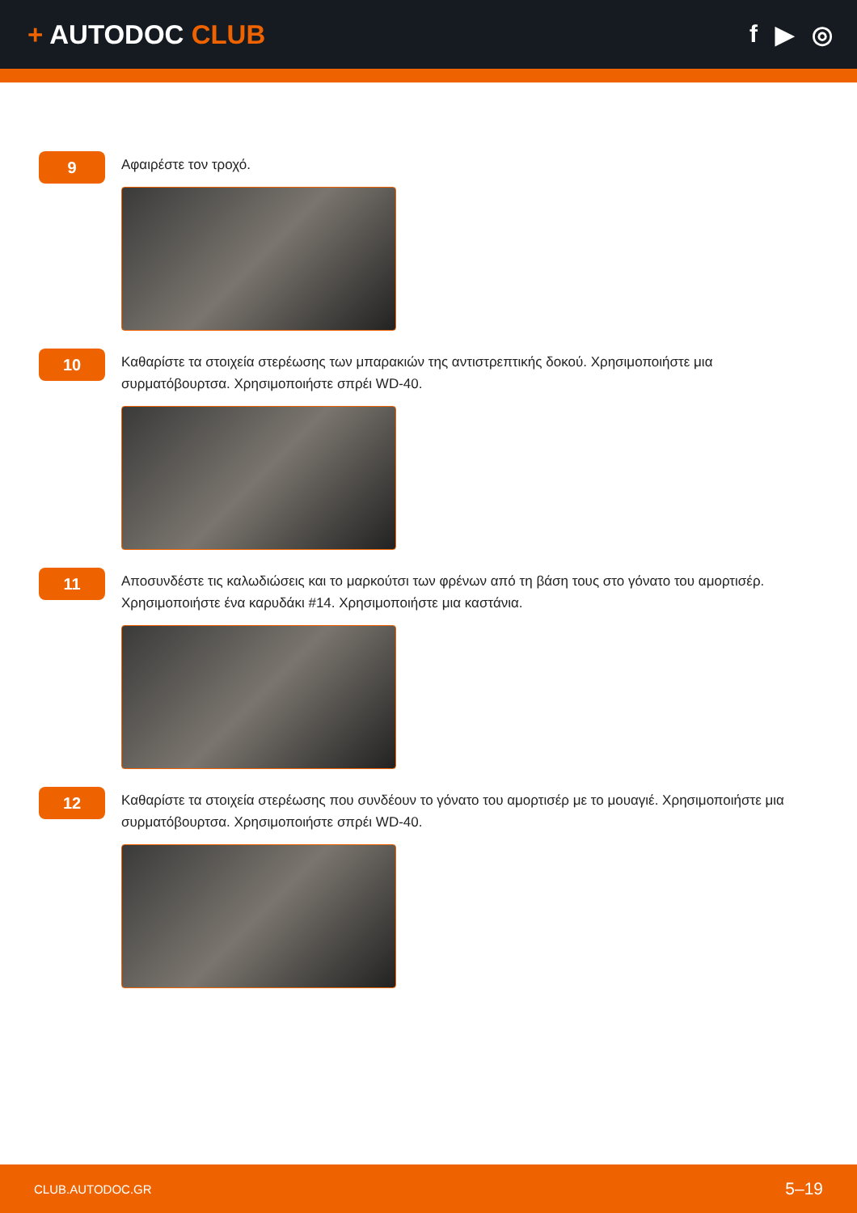+ AUTODOC CLUB f ▶ ◎
9
Αφαιρέστε τον τροχό.
10
Καθαρίστε τα στοιχεία στερέωσης των μπαρακιών της αντιστρεπτικής δοκού. Χρησιμοποιήστε μια συρματόβουρτσα. Χρησιμοποιήστε σπρέι WD-40.
11
Αποσυνδέστε τις καλωδιώσεις και το μαρκούτσι των φρένων από τη βάση τους στο γόνατο του αμορτισέρ. Χρησιμοποιήστε ένα καρυδάκι #14. Χρησιμοποιήστε μια καστάνια.
12
Καθαρίστε τα στοιχεία στερέωσης που συνδέουν το γόνατο του αμορτισέρ με το μουαγιέ. Χρησιμοποιήστε μια συρματόβουρτσα. Χρησιμοποιήστε σπρέι WD-40.
CLUB.AUTODOC.GR 5–19